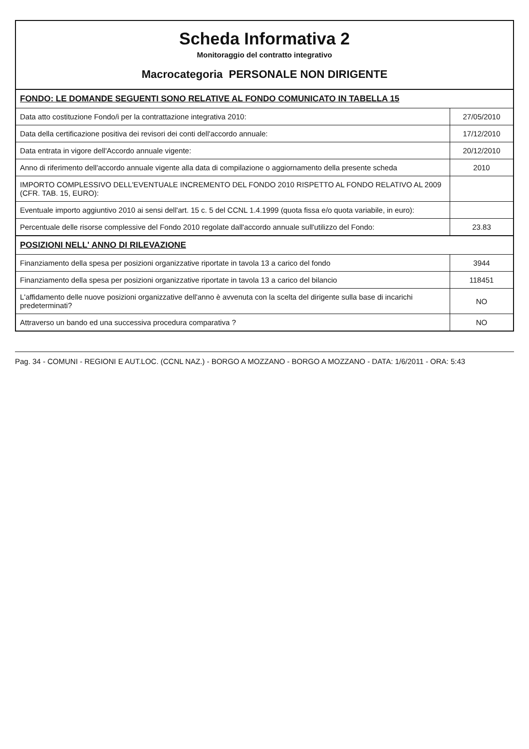Scheda Informativa 2
Monitoraggio del contratto integrativo
Macrocategoria PERSONALE NON DIRIGENTE
| FONDO: LE DOMANDE SEGUENTI SONO RELATIVE AL FONDO COMUNICATO IN TABELLA 15 | |
| Data atto costituzione Fondo/i per la contrattazione integrativa 2010: | 27/05/2010 |
| Data della certificazione positiva dei revisori dei conti dell'accordo annuale: | 17/12/2010 |
| Data entrata in vigore dell'Accordo annuale vigente: | 20/12/2010 |
| Anno di riferimento dell'accordo annuale vigente alla data di compilazione o aggiornamento della presente scheda | 2010 |
| IMPORTO COMPLESSIVO DELL'EVENTUALE INCREMENTO DEL FONDO 2010 RISPETTO AL FONDO RELATIVO AL 2009 (CFR. TAB. 15, EURO): | |
| Eventuale importo aggiuntivo 2010 ai sensi dell'art. 15 c. 5 del CCNL 1.4.1999 (quota fissa e/o quota variabile, in euro): | |
| Percentuale delle risorse complessive del Fondo 2010 regolate dall'accordo annuale sull'utilizzo del Fondo: | 23.83 |
| POSIZIONI NELL' ANNO DI RILEVAZIONE | |
| Finanziamento della spesa per posizioni organizzative riportate in tavola 13 a carico del fondo | 3944 |
| Finanziamento della spesa per posizioni organizzative riportate in tavola 13 a carico del bilancio | 118451 |
| L'affidamento delle nuove posizioni organizzative dell'anno è avvenuta con la scelta del dirigente sulla base di incarichi predeterminati? | NO |
| Attraverso un bando ed una successiva procedura comparativa ? | NO |
Pag. 34 - COMUNI - REGIONI E AUT.LOC. (CCNL NAZ.) - BORGO A MOZZANO - BORGO A MOZZANO - DATA: 1/6/2011 - ORA: 5:43